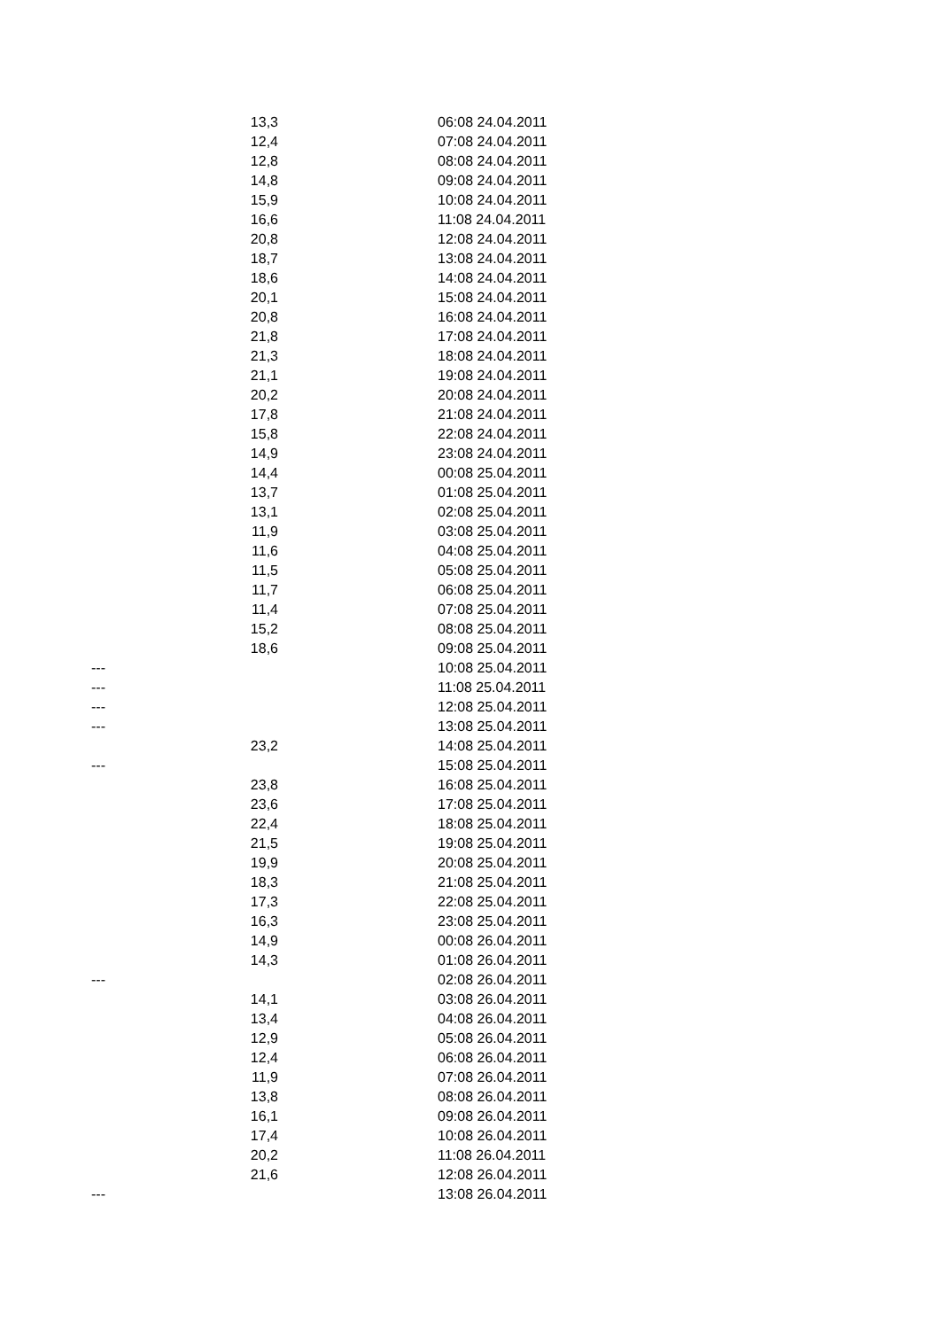| | 13,3 | | 06:08 24.04.2011 |
| | 12,4 | | 07:08 24.04.2011 |
| | 12,8 | | 08:08 24.04.2011 |
| | 14,8 | | 09:08 24.04.2011 |
| | 15,9 | | 10:08 24.04.2011 |
| | 16,6 | | 11:08 24.04.2011 |
| | 20,8 | | 12:08 24.04.2011 |
| | 18,7 | | 13:08 24.04.2011 |
| | 18,6 | | 14:08 24.04.2011 |
| | 20,1 | | 15:08 24.04.2011 |
| | 20,8 | | 16:08 24.04.2011 |
| | 21,8 | | 17:08 24.04.2011 |
| | 21,3 | | 18:08 24.04.2011 |
| | 21,1 | | 19:08 24.04.2011 |
| | 20,2 | | 20:08 24.04.2011 |
| | 17,8 | | 21:08 24.04.2011 |
| | 15,8 | | 22:08 24.04.2011 |
| | 14,9 | | 23:08 24.04.2011 |
| | 14,4 | | 00:08 25.04.2011 |
| | 13,7 | | 01:08 25.04.2011 |
| | 13,1 | | 02:08 25.04.2011 |
| | 11,9 | | 03:08 25.04.2011 |
| | 11,6 | | 04:08 25.04.2011 |
| | 11,5 | | 05:08 25.04.2011 |
| | 11,7 | | 06:08 25.04.2011 |
| | 11,4 | | 07:08 25.04.2011 |
| | 15,2 | | 08:08 25.04.2011 |
| | 18,6 | | 09:08 25.04.2011 |
| --- | | | 10:08 25.04.2011 |
| --- | | | 11:08 25.04.2011 |
| --- | | | 12:08 25.04.2011 |
| --- | | | 13:08 25.04.2011 |
| | 23,2 | | 14:08 25.04.2011 |
| --- | | | 15:08 25.04.2011 |
| | 23,8 | | 16:08 25.04.2011 |
| | 23,6 | | 17:08 25.04.2011 |
| | 22,4 | | 18:08 25.04.2011 |
| | 21,5 | | 19:08 25.04.2011 |
| | 19,9 | | 20:08 25.04.2011 |
| | 18,3 | | 21:08 25.04.2011 |
| | 17,3 | | 22:08 25.04.2011 |
| | 16,3 | | 23:08 25.04.2011 |
| | 14,9 | | 00:08 26.04.2011 |
| | 14,3 | | 01:08 26.04.2011 |
| --- | | | 02:08 26.04.2011 |
| | 14,1 | | 03:08 26.04.2011 |
| | 13,4 | | 04:08 26.04.2011 |
| | 12,9 | | 05:08 26.04.2011 |
| | 12,4 | | 06:08 26.04.2011 |
| | 11,9 | | 07:08 26.04.2011 |
| | 13,8 | | 08:08 26.04.2011 |
| | 16,1 | | 09:08 26.04.2011 |
| | 17,4 | | 10:08 26.04.2011 |
| | 20,2 | | 11:08 26.04.2011 |
| | 21,6 | | 12:08 26.04.2011 |
| --- | | | 13:08 26.04.2011 |